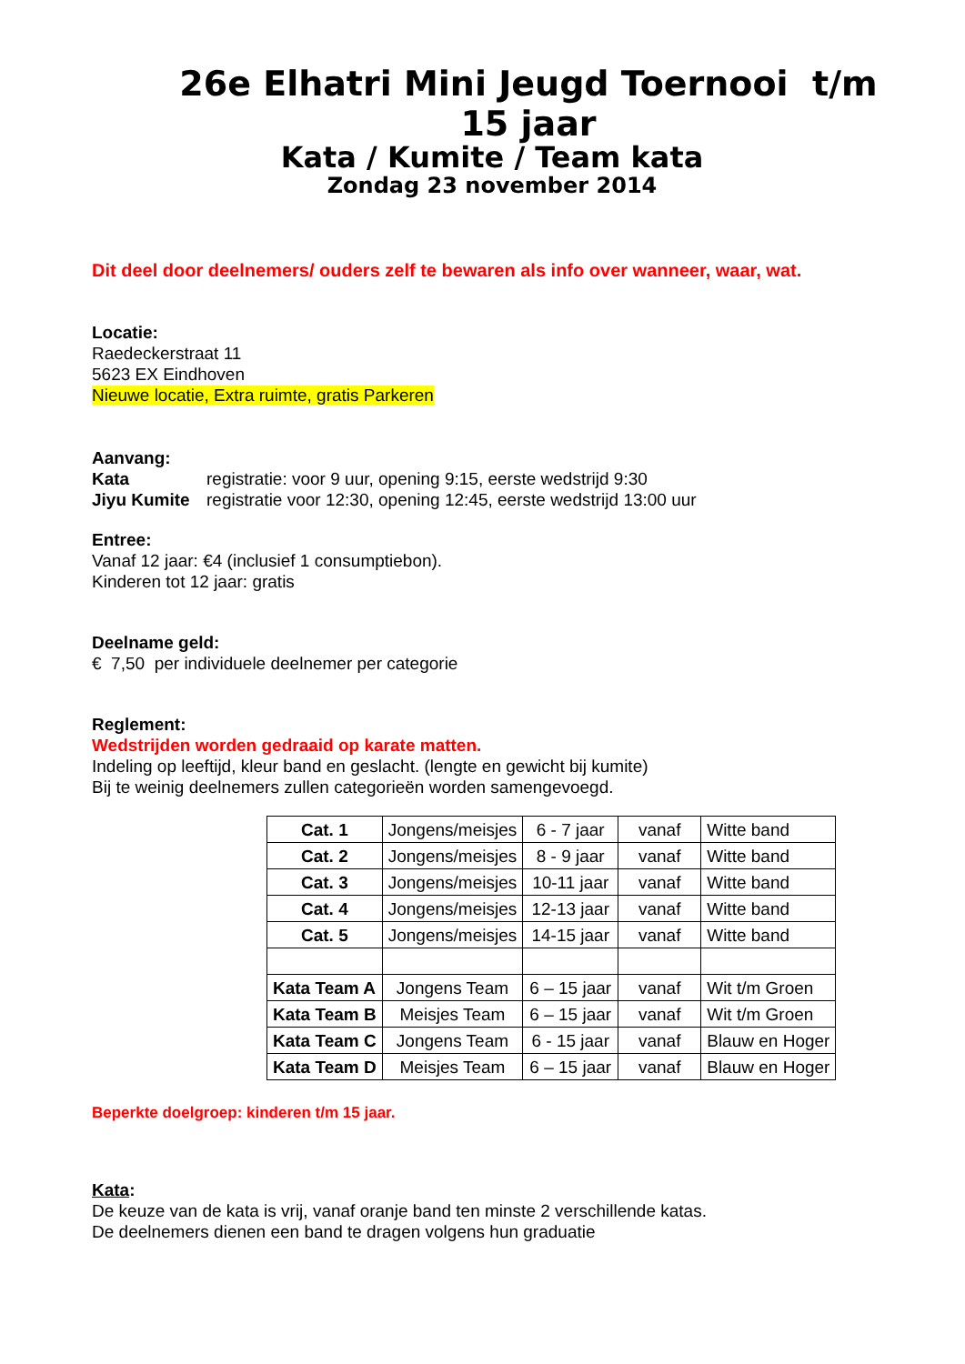26e Elhatri Mini Jeugd Toernooi t/m 15 jaar
Kata / Kumite / Team kata
Zondag 23 november 2014
Dit deel door deelnemers/ ouders zelf te bewaren als info over wanneer, waar, wat.
Locatie:
Raedeckerstraat 11
5623 EX Eindhoven
Nieuwe locatie, Extra ruimte, gratis Parkeren
Aanvang:
Kata registratie: voor 9 uur, opening 9:15, eerste wedstrijd 9:30
Jiyu Kumite registratie voor 12:30, opening 12:45, eerste wedstrijd 13:00 uur
Entree:
Vanaf 12 jaar: €4 (inclusief 1 consumptiebon).
Kinderen tot 12 jaar: gratis
Deelname geld:
€ 7,50 per individuele deelnemer per categorie
Reglement:
Wedstrijden worden gedraaid op karate matten.
Indeling op leeftijd, kleur band en geslacht. (lengte en gewicht bij kumite)
Bij te weinig deelnemers zullen categorieën worden samengevoegd.
| Cat. 1 | Jongens/meisjes | 6 - 7 jaar | vanaf | Witte band |
| Cat. 2 | Jongens/meisjes | 8 - 9 jaar | vanaf | Witte band |
| Cat. 3 | Jongens/meisjes | 10-11 jaar | vanaf | Witte band |
| Cat. 4 | Jongens/meisjes | 12-13 jaar | vanaf | Witte band |
| Cat. 5 | Jongens/meisjes | 14-15 jaar | vanaf | Witte band |
| Kata Team A | Jongens Team | 6 – 15 jaar | vanaf | Wit t/m Groen |
| Kata Team B | Meisjes Team | 6 – 15 jaar | vanaf | Wit t/m Groen |
| Kata Team C | Jongens Team | 6 - 15 jaar | vanaf | Blauw en Hoger |
| Kata Team D | Meisjes Team | 6 – 15 jaar | vanaf | Blauw en Hoger |
Beperkte doelgroep: kinderen t/m 15 jaar.
Kata:
De keuze van de kata is vrij, vanaf oranje band ten minste 2 verschillende katas.
De deelnemers dienen een band te dragen volgens hun graduatie